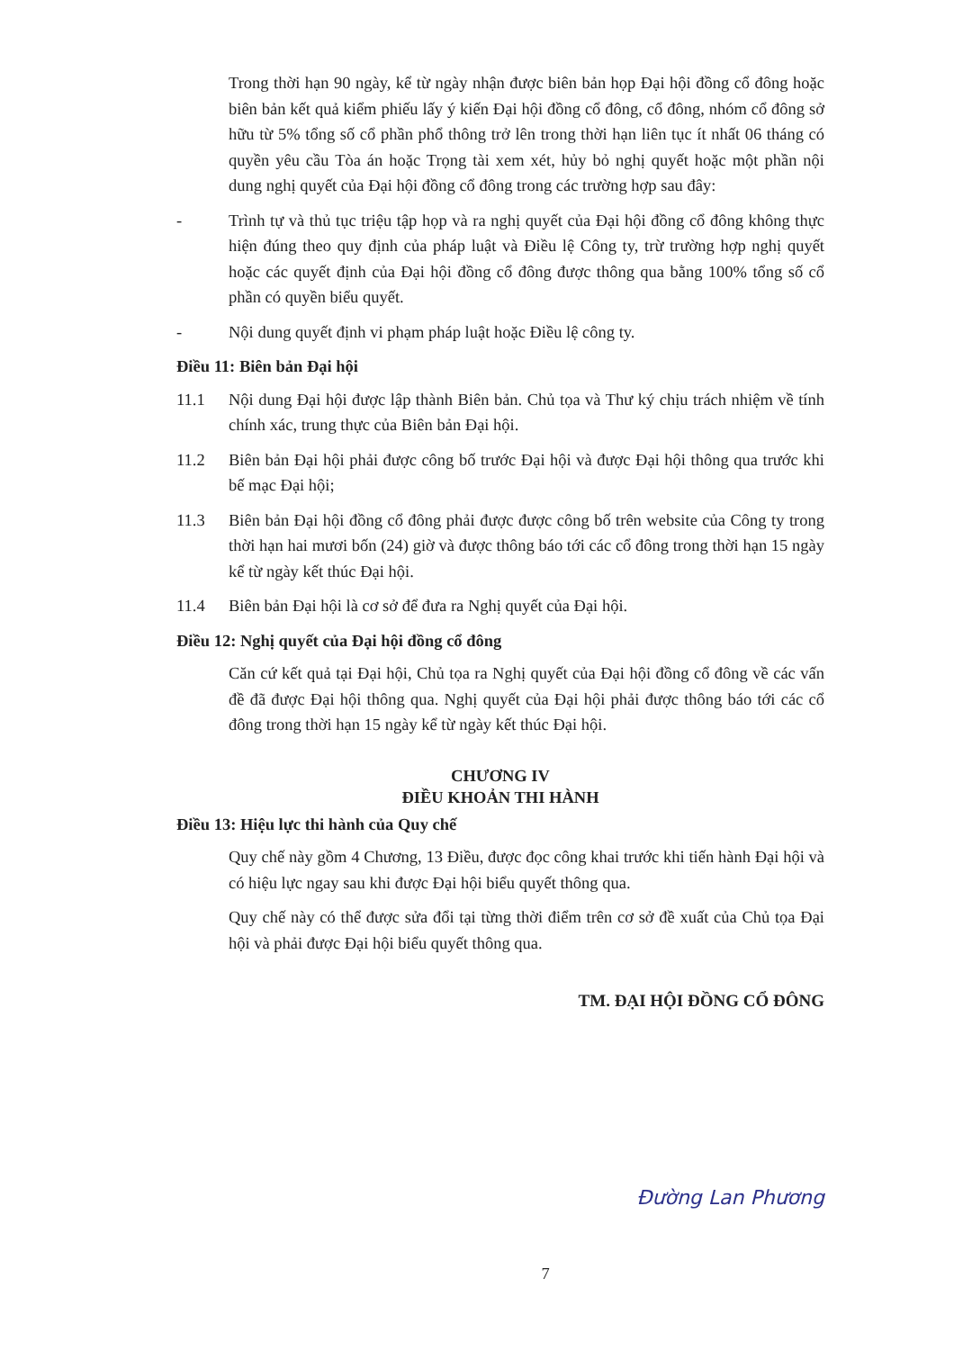Trong thời hạn 90 ngày, kể từ ngày nhận được biên bản họp Đại hội đồng cổ đông hoặc biên bản kết quả kiểm phiếu lấy ý kiến Đại hội đồng cổ đông, cổ đông, nhóm cổ đông sở hữu từ 5% tổng số cổ phần phổ thông trở lên trong thời hạn liên tục ít nhất 06 tháng có quyền yêu cầu Tòa án hoặc Trọng tài xem xét, hủy bỏ nghị quyết hoặc một phần nội dung nghị quyết của Đại hội đồng cổ đông trong các trường hợp sau đây:
- Trình tự và thủ tục triệu tập họp và ra nghị quyết của Đại hội đồng cổ đông không thực hiện đúng theo quy định của pháp luật và Điều lệ Công ty, trừ trường hợp nghị quyết hoặc các quyết định của Đại hội đồng cổ đông được thông qua bằng 100% tổng số cổ phần có quyền biểu quyết.
- Nội dung quyết định vi phạm pháp luật hoặc Điều lệ công ty.
Điều 11: Biên bản Đại hội
11.1 Nội dung Đại hội được lập thành Biên bản. Chủ tọa và Thư ký chịu trách nhiệm về tính chính xác, trung thực của Biên bản Đại hội.
11.2 Biên bản Đại hội phải được công bố trước Đại hội và được Đại hội thông qua trước khi bế mạc Đại hội;
11.3 Biên bản Đại hội đồng cổ đông phải được được công bố trên website của Công ty trong thời hạn hai mươi bốn (24) giờ và được thông báo tới các cổ đông trong thời hạn 15 ngày kể từ ngày kết thúc Đại hội.
11.4 Biên bản Đại hội là cơ sở để đưa ra Nghị quyết của Đại hội.
Điều 12: Nghị quyết của Đại hội đồng cổ đông
Căn cứ kết quả tại Đại hội, Chủ tọa ra Nghị quyết của Đại hội đồng cổ đông về các vấn đề đã được Đại hội thông qua. Nghị quyết của Đại hội phải được thông báo tới các cổ đông trong thời hạn 15 ngày kể từ ngày kết thúc Đại hội.
CHƯƠNG IV
ĐIỀU KHOẢN THI HÀNH
Điều 13: Hiệu lực thi hành của Quy chế
Quy chế này gồm 4 Chương, 13 Điều, được đọc công khai trước khi tiến hành Đại hội và có hiệu lực ngay sau khi được Đại hội biểu quyết thông qua.
Quy chế này có thể được sửa đổi tại từng thời điểm trên cơ sở đề xuất của Chủ tọa Đại hội và phải được Đại hội biểu quyết thông qua.
TM. ĐẠI HỘI ĐỒNG CỔ ĐÔNG
Đường Lan Phương
7